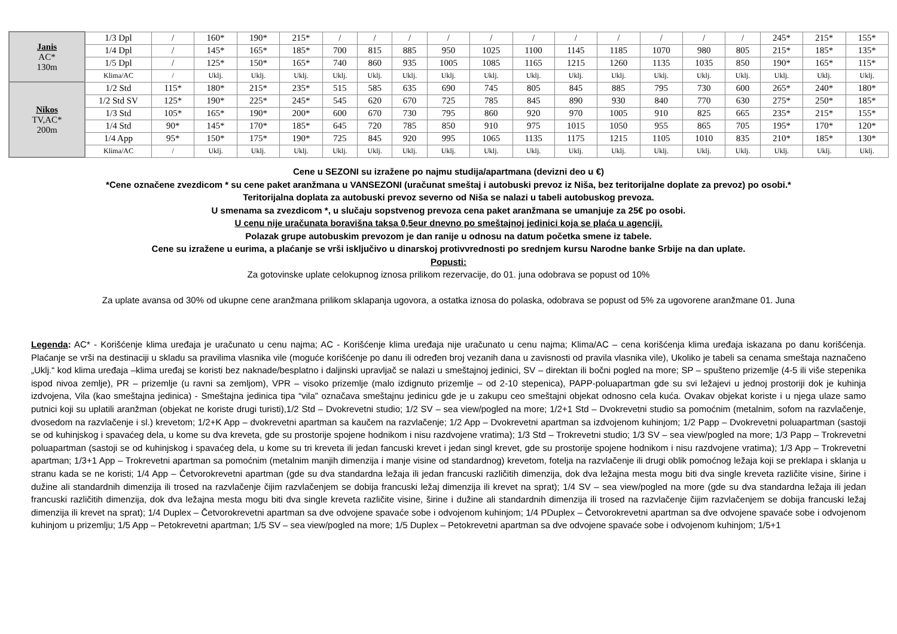| Janis AC* 130m | 1/3 Dpl | / | 160* | 190* | 215* | / | / | / | / | / | / | / | / | / | / | / | 245* | 215* | 155* |
| | 1/4 Dpl | / | 145* | 165* | 185* | 700 | 815 | 885 | 950 | 1025 | 1100 | 1145 | 1185 | 1070 | 980 | 805 | 215* | 185* | 135* |
| | 1/5 Dpl | / | 125* | 150* | 165* | 740 | 860 | 935 | 1005 | 1085 | 1165 | 1215 | 1260 | 1135 | 1035 | 850 | 190* | 165* | 115* |
| | Klima/AC | / | Uklj. | Uklj. | Uklj. | Uklj. | Uklj. | Uklj. | Uklj. | Uklj. | Uklj. | Uklj. | Uklj. | Uklj. | Uklj. | Uklj. | Uklj. | Uklj. | Uklj. |
| Nikos TV,AC* 200m | 1/2 Std | 115* | 180* | 215* | 235* | 515 | 585 | 635 | 690 | 745 | 805 | 845 | 885 | 795 | 730 | 600 | 265* | 240* | 180* |
| | 1/2 Std SV | 125* | 190* | 225* | 245* | 545 | 620 | 670 | 725 | 785 | 845 | 890 | 930 | 840 | 770 | 630 | 275* | 250* | 185* |
| | 1/3 Std | 105* | 165* | 190* | 200* | 600 | 670 | 730 | 795 | 860 | 920 | 970 | 1005 | 910 | 825 | 665 | 235* | 215* | 155* |
| | 1/4 Std | 90* | 145* | 170* | 185* | 645 | 720 | 785 | 850 | 910 | 975 | 1015 | 1050 | 955 | 865 | 705 | 195* | 170* | 120* |
| | 1/4 App | 95* | 150* | 175* | 190* | 725 | 845 | 920 | 995 | 1065 | 1135 | 1175 | 1215 | 1105 | 1010 | 835 | 210* | 185* | 130* |
| | Klima/AC | / | Uklj. | Uklj. | Uklj. | Uklj. | Uklj. | Uklj. | Uklj. | Uklj. | Uklj. | Uklj. | Uklj. | Uklj. | Uklj. | Uklj. | Uklj. | Uklj. | Uklj. |
Cene u SEZONI su izražene po najmu studija/apartmana (devizni deo u €)
*Cene označene zvezdicom * su cene paket aranžmana u VANSEZONI (uračunat smeštaj i autobuski prevoz iz Niša, bez teritorijalne doplate za prevoz) po osobi.*
Teritorijalna doplata za autobuski prevoz severno od Niša se nalazi u tabeli autobuskog prevoza.
U smenama sa zvezdicom *, u slučaju sopstvenog prevoza cena paket aranžmana se umanjuje za 25€ po osobi.
U cenu nije uračunata boravišna taksa 0,5eur dnevno po smeštajnoj jedinici koja se plaća u agenciji.
Polazak grupe autobuskim prevozom je dan ranije u odnosu na datum početka smene iz tabele.
Cene su izražene u eurima, a plaćanje se vrši isključivo u dinarskoj protivvrednosti po srednjem kursu Narodne banke Srbije na dan uplate.
Popusti:
Za gotovinske uplate celokupnog iznosa prilikom rezervacije, do 01. juna odobrava se popust od 10%
Za uplate avansa od 30% od ukupne cene aranžmana prilikom sklapanja ugovora, a ostatka iznosa do polaska, odobrava se popust od 5% za ugovorene aranžmane 01. Juna
Legenda: AC* - Korišćenje klima uređaja je uračunato u cenu najma; AC - Korišćenje klima uređaja nije uračunato u cenu najma; Klima/AC – cena korišćenja klima uređaja iskazana po danu korišćenja. Plaćanje se vrši na destinaciji u skladu sa pravilima vlasnika vile (moguće korišćenje po danu ili određen broj vezanih dana u zavisnosti od pravila vlasnika vile), Ukoliko je tabeli sa cenama smeštaja naznačeno „Uklj.“ kod klima uređaja –klima uređaj se koristi bez naknade/besplatno i daljinski upravljač se nalazi u smeštajnoj jedinici, SV – direktan ili bočni pogled na more; SP – spušteno prizemlje (4-5 ili više stepenika ispod nivoa zemlje), PR – prizemlje (u ravni sa zemljom), VPR – visoko prizemlje (malo izdignuto prizemlje – od 2-10 stepenica), PAPP-poluapartman gde su svi ležajevi u jednoj prostoriji dok je kuhinja izdvojena, Vila (kao smeštajna jedinica) - Smeštajna jedinica tipa “vila” označava smeštajnu jedinicu gde je u zakupu ceo smeštajni objekat odnosno cela kuća. Ovakav objekat koriste i u njega ulaze samo putnici koji su uplatili aranžman (objekat ne koriste drugi turisti),1/2 Std – Dvokrevetni studio; 1/2 SV – sea view/pogled na more; 1/2+1 Std – Dvokrevetni studio sa pomoćnim (metalnim, sofom na razvlačenje, dvosedom na razvlačenje i sl.) krevetom; 1/2+K App – dvokrevetni apartman sa kaučem na razvlačenje; 1/2 App – Dvokrevetni apartman sa izdvojenom kuhinjom; 1/2 Papp – Dvokrevetni poluapartman (sastoji se od kuhinjskog i spavaćeg dela, u kome su dva kreveta, gde su prostorije spojene hodnikom i nisu razdvojene vratima); 1/3 Std – Trokrevetni studio; 1/3 SV – sea view/pogled na more; 1/3 Papp – Trokrevetni poluapartman (sastoji se od kuhinjskog i spavaćeg dela, u kome su tri kreveta ili jedan fancuski krevet i jedan singl krevet, gde su prostorije spojene hodnikom i nisu razdvojene vratima); 1/3 App – Trokrevetni apartman; 1/3+1 App – Trokrevetni apartman sa pomoćnim (metalnim manjih dimenzija i manje visine od standardnog) krevetom, fotelja na razvlačenje ili drugi oblik pomoćnog ležaja koji se preklapa i sklanja u stranu kada se ne koristi; 1/4 App – Četvorokrevetni apartman (gde su dva standardna ležaja ili jedan francuski različitih dimenzija, dok dva ležajna mesta mogu biti dva single kreveta različite visine, širine i dužine ali standardnih dimenzija ili trosed na razvlačenje čijim razvlačenjem se dobija francuski ležaj dimenzija ili krevet na sprat); 1/4 SV – sea view/pogled na more (gde su dva standardna ležaja ili jedan francuski različitih dimenzija, dok dva ležajna mesta mogu biti dva single kreveta različite visine, širine i dužine ali standardnih dimenzija ili trosed na razvlačenje čijim razvlačenjem se dobija francuski ležaj dimenzija ili krevet na sprat); 1/4 Duplex – Četvorokrevetni apartman sa dve odvojene spavaće sobe i odvojenom kuhinjom; 1/4 PDuplex – Četvorokrevetni apartman sa dve odvojene spavaće sobe i odvojenom kuhinjom u prizemlju; 1/5 App – Petokrevetni apartman; 1/5 SV – sea view/pogled na more; 1/5 Duplex – Petokrevetni apartman sa dve odvojene spavaće sobe i odvojenom kuhinjom; 1/5+1